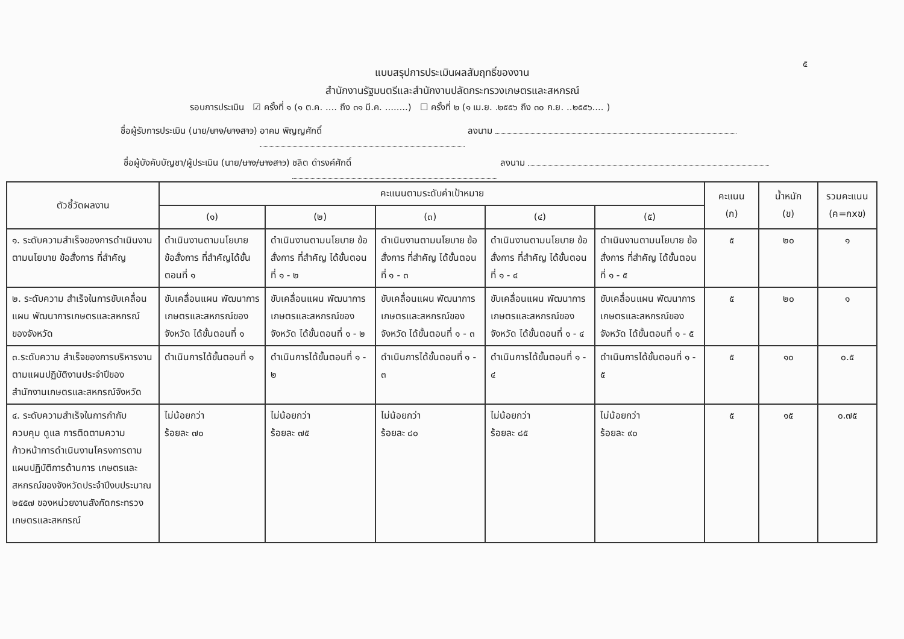๕
แบบสรุปการประเมินผลสัมฤทธิ์ของงาน
สำนักงานรัฐมนตรีและสำนักงานปลัดกระทรวงเกษตรและสหกรณ์
รอบการประเมิน ☑ ครั้งที่ ๑ (๑ ต.ค. .... ถึง ๓๑ มี.ค. ........) ☐ ครั้งที่ ๒ (๑ เม.ย. .๒๕๕๖ ถึง ๓๐ ก.ย. ..๒๕๕๖.... )
ชื่อผู้รับการประเมิน (นาย/นาง/นางสาว) อาคม พิญญศักดิ์ ลงนาม
ชื่อผู้บังคับบัญชา/ผู้ประเมิน (นาย/นาง/นางสาว) ชลิต ดำรงค์ศักดิ์ ลงนาม
| ตัวชี้วัดผลงาน | คะแนนตามระดับค่าเป้าหมาย | | | | | คะแนน (ก) | น้ำหนัก (ข) | รวมคะแนน (ค=กxข) |
| --- | --- | --- | --- | --- | --- | --- | --- | --- |
| | (๑) | (๒) | (๓) | (๔) | (๕) | | | |
| ๑. ระดับความสำเร็จของการดำเนินงานตามนโยบาย ข้อสั่งการ ที่สำคัญ | ดำเนินงานตามนโยบาย ข้อสั่งการ ที่สำคัญได้ขั้นตอนที่ ๑ | ดำเนินงานตามนโยบาย ข้อสั่งการ ที่สำคัญ ได้ขั้นตอนที่ ๑ - ๒ | ดำเนินงานตามนโยบาย ข้อสั่งการ ที่สำคัญ ได้ขั้นตอนที่ ๑ - ๓ | ดำเนินงานตามนโยบาย ข้อสั่งการ ที่สำคัญ ได้ขั้นตอนที่ ๑ - ๔ | ดำเนินงานตามนโยบาย ข้อสั่งการ ที่สำคัญ ได้ขั้นตอนที่ ๑ - ๕ | ๕ | ๒๐ | ๑ |
| ๒. ระดับความ สำเร็จในการขับเคลื่อนแผน พัฒนาการเกษตรและสหกรณ์ของจังหวัด | ขับเคลื่อนแผน พัฒนาการเกษตรและสหกรณ์ของจังหวัด ได้ขั้นตอนที่ ๑ | ขับเคลื่อนแผน พัฒนาการเกษตรและสหกรณ์ของจังหวัด ได้ขั้นตอนที่ ๑ - ๒ | ขับเคลื่อนแผน พัฒนาการเกษตรและสหกรณ์ของจังหวัด ได้ขั้นตอนที่ ๑ - ๓ | ขับเคลื่อนแผน พัฒนาการเกษตรและสหกรณ์ของจังหวัด ได้ขั้นตอนที่ ๑ - ๔ | ขับเคลื่อนแผน พัฒนาการเกษตรและสหกรณ์ของจังหวัด ได้ขั้นตอนที่ ๑ - ๕ | ๕ | ๒๐ | ๑ |
| ๓.ระดับความ สำเร็จของการบริหารงานตามแผนปฏิบัติงานประจำปีของสำนักงานเกษตรและสหกรณ์จังหวัด | ดำเนินการได้ขั้นตอนที่ ๑ | ดำเนินการได้ขั้นตอนที่ ๑ - ๒ | ดำเนินการได้ขั้นตอนที่ ๑ - ๓ | ดำเนินการได้ขั้นตอนที่ ๑ - ๔ | ดำเนินการได้ขั้นตอนที่ ๑ - ๕ | ๕ | ๑๐ | ๐.๕ |
| ๔. ระดับความสำเร็จในการกำกับ ควบคุม ดูแล การติดตามความก้าวหน้าการดำเนินงานโครงการตามแผนปฏิบัติการด้านการ เกษตรและสหกรณ์ของจังหวัดประจำปีงบประมาณ ๒๕๕๗ ของหน่วยงานสังกัดกระทรวงเกษตรและสหกรณ์ | ไม่น้อยกว่า ร้อยละ ๗๐ | ไม่น้อยกว่า ร้อยละ ๗๕ | ไม่น้อยกว่า ร้อยละ ๘๐ | ไม่น้อยกว่า ร้อยละ ๘๕ | ไม่น้อยกว่า ร้อยละ ๙๐ | ๕ | ๑๕ | ๐.๗๕ |